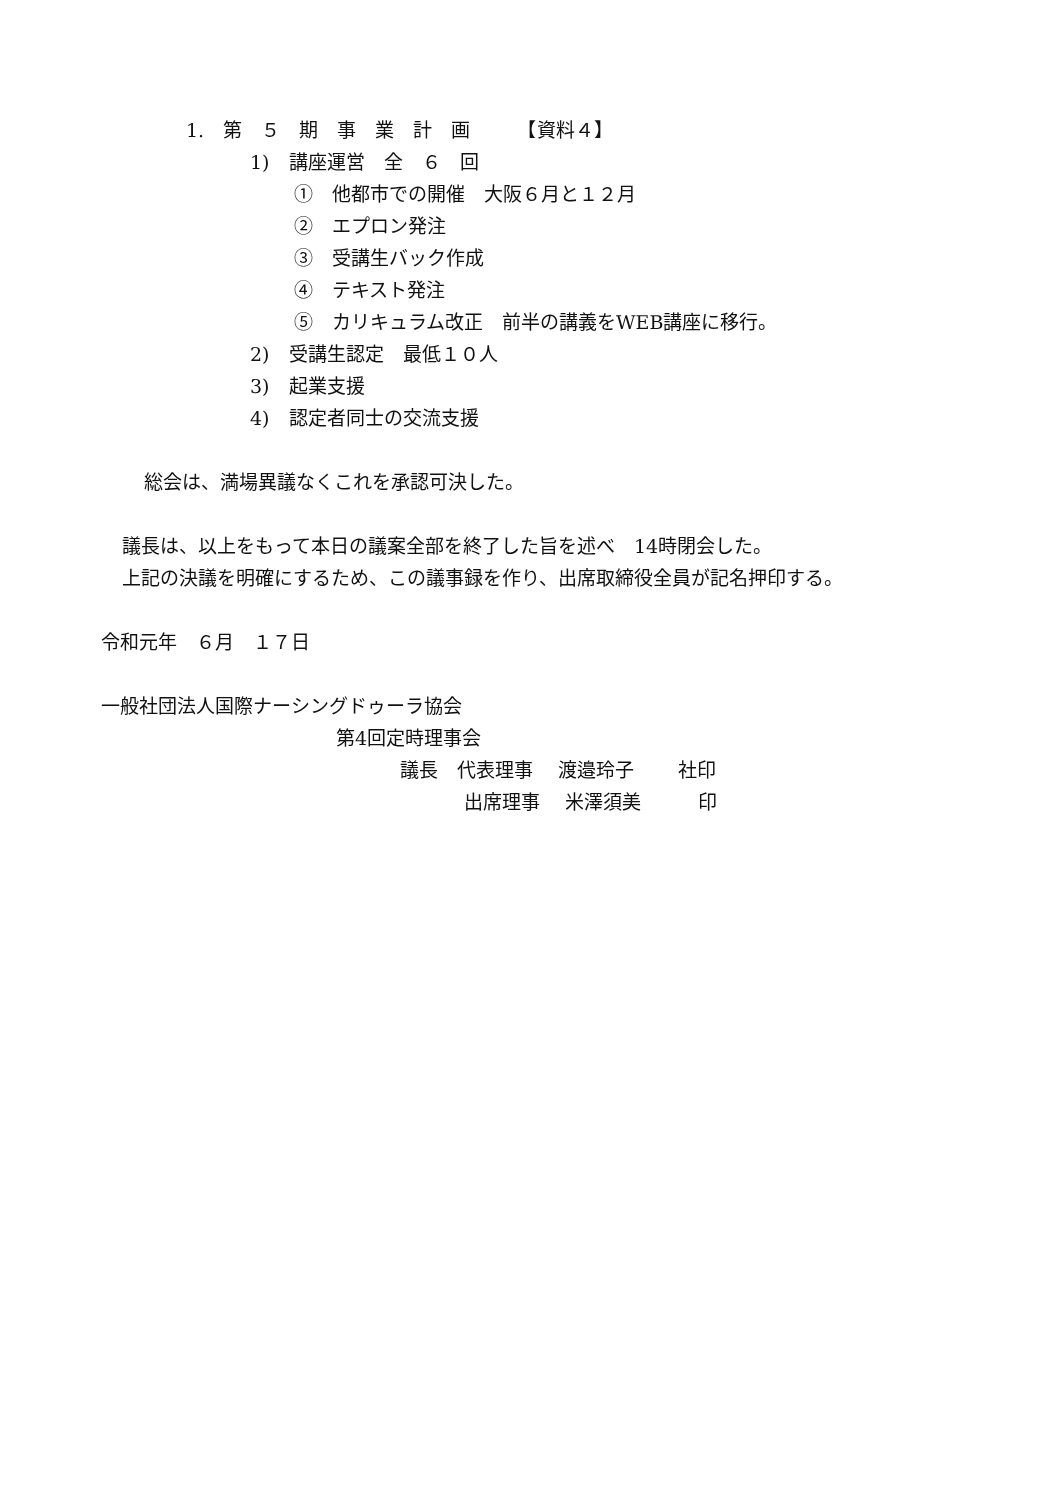1.　第　５　期　事　業　計　画　　　【資料４】
1)　講座運営　全　６　回
①　他都市での開催　大阪６月と１２月
②　エプロン発注
③　受講生バック作成
④　テキスト発注
⑤　カリキュラム改正　前半の講義をWEB講座に移行。
2)　受講生認定　最低１０人
3)　起業支援
4)　認定者同士の交流支援
総会は、満場異議なくこれを承認可決した。
議長は、以上をもって本日の議案全部を終了した旨を述べ　14時閉会した。
上記の決議を明確にするため、この議事録を作り、出席取締役全員が記名押印する。
令和元年　６月　１７日
一般社団法人国際ナーシングドゥーラ協会
第4回定時理事会
議長　代表理事　 渡邉玲子　　 社印
出席理事　 米澤須美　　　印